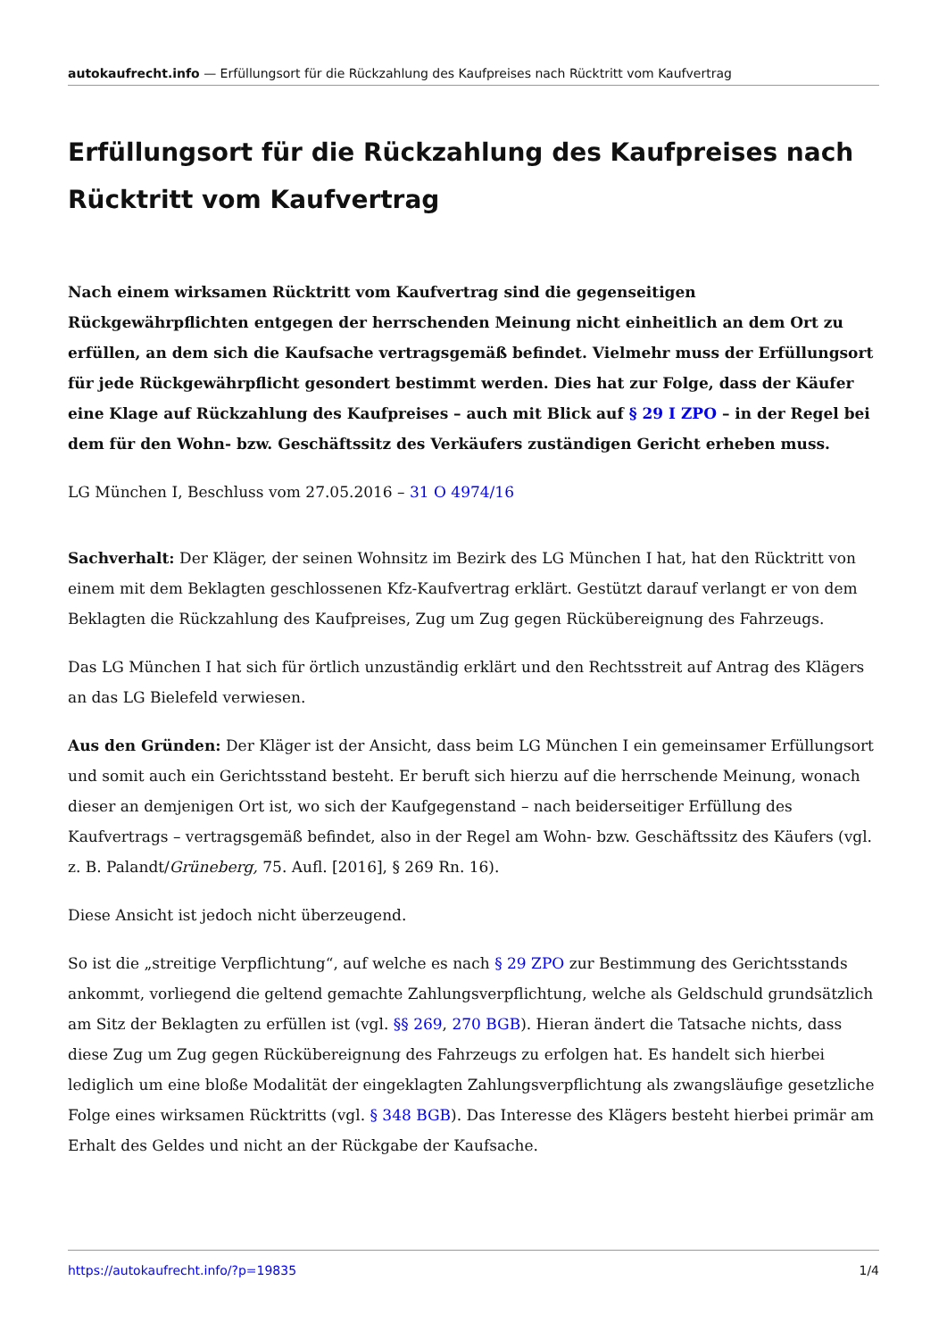autokaufrecht.info — Erfüllungsort für die Rückzahlung des Kaufpreises nach Rücktritt vom Kaufvertrag
Erfüllungsort für die Rückzahlung des Kaufpreises nach Rücktritt vom Kaufvertrag
Nach einem wirksamen Rücktritt vom Kaufvertrag sind die gegenseitigen Rückgewährpflichten entgegen der herrschenden Meinung nicht einheitlich an dem Ort zu erfüllen, an dem sich die Kaufsache vertragsgemäß befindet. Vielmehr muss der Erfüllungsort für jede Rückgewährpflicht gesondert bestimmt werden. Dies hat zur Folge, dass der Käufer eine Klage auf Rückzahlung des Kaufpreises – auch mit Blick auf § 29 I ZPO – in der Regel bei dem für den Wohn- bzw. Geschäftssitz des Verkäufers zuständigen Gericht erheben muss.
LG München I, Beschluss vom 27.05.2016 – 31 O 4974/16
Sachverhalt: Der Kläger, der seinen Wohnsitz im Bezirk des LG München I hat, hat den Rücktritt von einem mit dem Beklagten geschlossenen Kfz-Kaufvertrag erklärt. Gestützt darauf verlangt er von dem Beklagten die Rückzahlung des Kaufpreises, Zug um Zug gegen Rückübereignung des Fahrzeugs.
Das LG München I hat sich für örtlich unzuständig erklärt und den Rechtsstreit auf Antrag des Klägers an das LG Bielefeld verwiesen.
Aus den Gründen: Der Kläger ist der Ansicht, dass beim LG München I ein gemeinsamer Erfüllungsort und somit auch ein Gerichtsstand besteht. Er beruft sich hierzu auf die herrschende Meinung, wonach dieser an demjenigen Ort ist, wo sich der Kaufgegenstand – nach beiderseitiger Erfüllung des Kaufvertrags – vertragsgemäß befindet, also in der Regel am Wohn- bzw. Geschäftssitz des Käufers (vgl. z. B. Palandt/Grüneberg, 75. Aufl. [2016], § 269 Rn. 16).
Diese Ansicht ist jedoch nicht überzeugend.
So ist die „streitige Verpflichtung“, auf welche es nach § 29 ZPO zur Bestimmung des Gerichtsstands ankommt, vorliegend die geltend gemachte Zahlungsverpflichtung, welche als Geldschuld grundsätzlich am Sitz der Beklagten zu erfüllen ist (vgl. §§ 269, 270 BGB). Hieran ändert die Tatsache nichts, dass diese Zug um Zug gegen Rückübereignung des Fahrzeugs zu erfolgen hat. Es handelt sich hierbei lediglich um eine bloße Modalität der eingeklagten Zahlungsverpflichtung als zwangsläufige gesetzliche Folge eines wirksamen Rücktritts (vgl. § 348 BGB). Das Interesse des Klägers besteht hierbei primär am Erhalt des Geldes und nicht an der Rückgabe der Kaufsache.
https://autokaufrecht.info/?p=19835 1/4